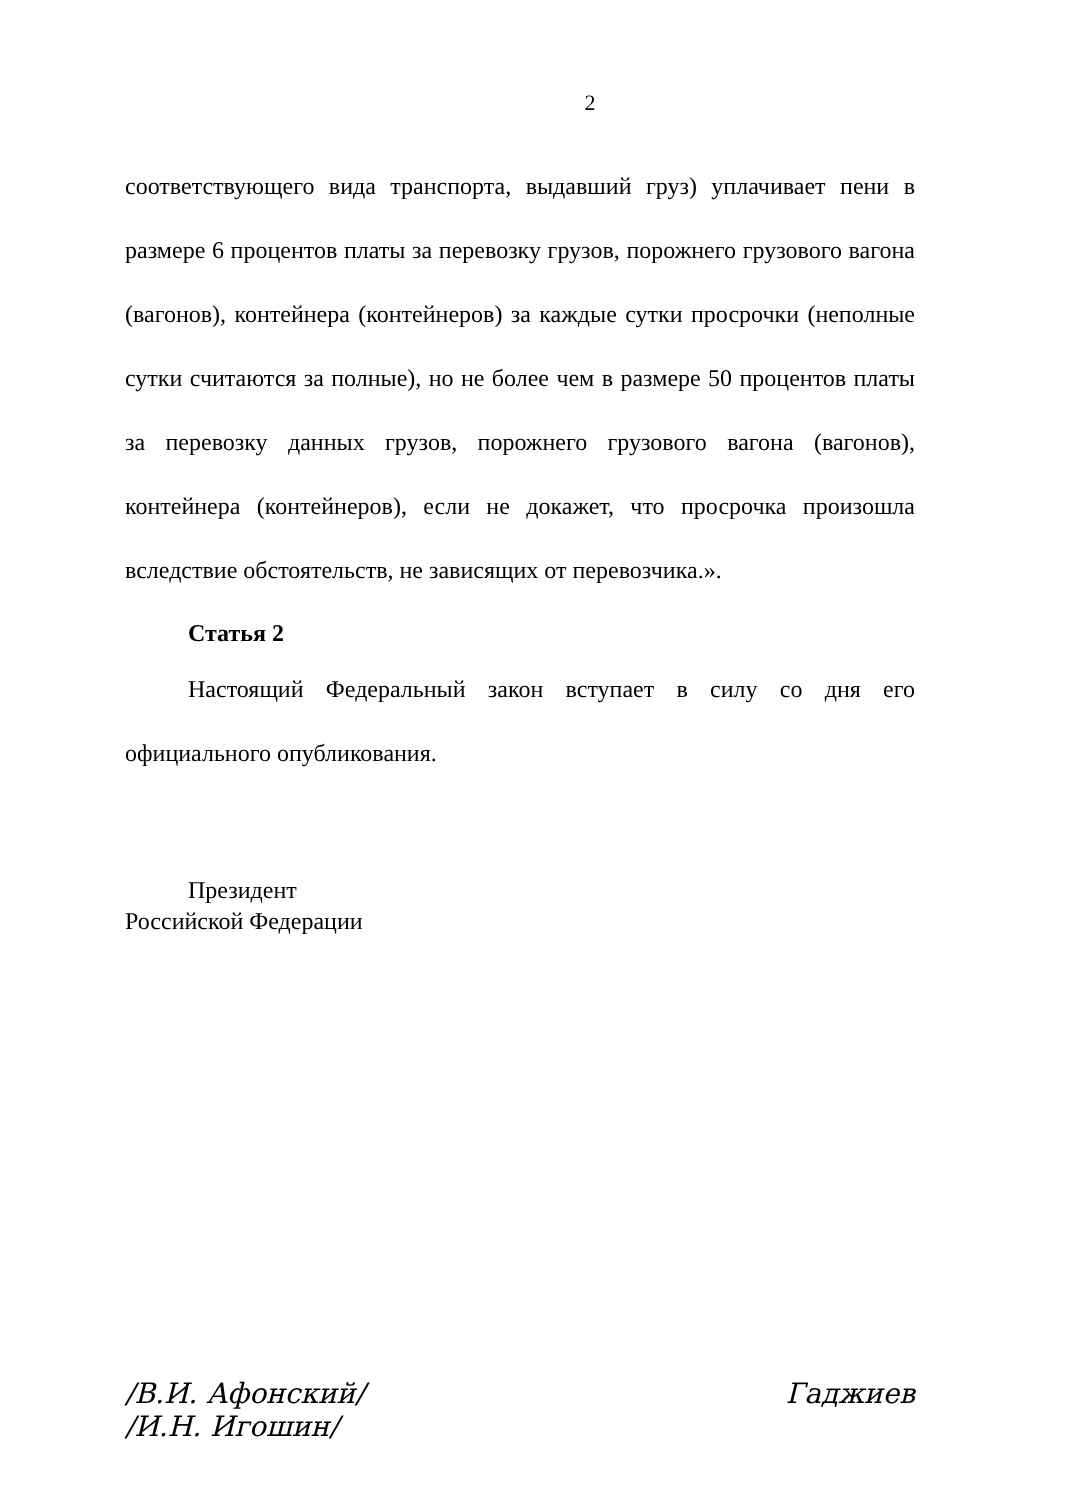2
соответствующего вида транспорта, выдавший груз) уплачивает пени в размере 6 процентов платы за перевозку грузов, порожнего грузового вагона (вагонов), контейнера (контейнеров) за каждые сутки просрочки (неполные сутки считаются за полные), но не более чем в размере 50 процентов платы за перевозку данных грузов, порожнего грузового вагона (вагонов), контейнера (контейнеров), если не докажет, что просрочка произошла вследствие обстоятельств, не зависящих от перевозчика.».
Статья 2
Настоящий Федеральный закон вступает в силу со дня его официального опубликования.
Президент
Российской Федерации
/В.И. Афонский/
/И.Н. Игошин/
Гаджиев